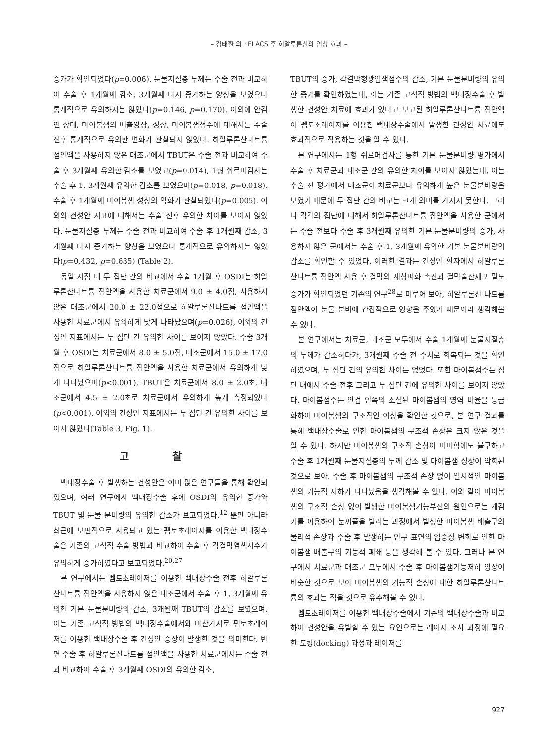– 김태환 외 : FLACS 후 히알루론산의 임상 효과 –
증가가 확인되었다(p=0.006). 눈물지질층 두께는 수술 전과 비교하여 수술 후 1개월째 감소, 3개월째 다시 증가하는 양상을 보였으나 통계적으로 유의하지는 않았다(p=0.146, p=0.170). 이외에 안검연 상태, 마이봄샘의 배출양상, 성상, 마이봄샘점수에 대해서는 수술 전후 통계적으로 유의한 변화가 관찰되지 않았다. 히알루론산나트륨 점안액을 사용하지 않은 대조군에서 TBUT은 수술 전과 비교하여 수술 후 3개월째 유의한 감소를 보였고(p=0.014), 1형 쉬르머검사는 수술 후 1, 3개월째 유의한 감소를 보였으며(p=0.018, p=0.018), 수술 후 1개월째 마이봄샘 성상의 악화가 관찰되었다(p=0.005). 이외의 건성안 지표에 대해서는 수술 전후 유의한 차이를 보이지 않았다. 눈물지질층 두께는 수술 전과 비교하여 수술 후 1개월째 감소, 3개월째 다시 증가하는 양상을 보였으나 통계적으로 유의하지는 않았다(p=0.432, p=0.635) (Table 2).
동일 시점 내 두 집단 간의 비교에서 수술 1개월 후 OSDI는 히알루론산나트륨 점안액을 사용한 치료군에서 9.0 ± 4.0점, 사용하지 않은 대조군에서 20.0 ± 22.0점으로 히알루론산나트륨 점안액을 사용한 치료군에서 유의하게 낮게 나타났으며(p=0.026), 이외의 건성안 지표에서는 두 집단 간 유의한 차이를 보이지 않았다. 수술 3개월 후 OSDI는 치료군에서 8.0 ± 5.0점, 대조군에서 15.0 ± 17.0점으로 히알루론산나트륨 점안액을 사용한 치료군에서 유의하게 낮게 나타났으며(p<0.001), TBUT은 치료군에서 8.0 ± 2.0초, 대조군에서 4.5 ± 2.0초로 치료군에서 유의하게 높게 측정되었다(p<0.001). 이외의 건성안 지표에서는 두 집단 간 유의한 차이를 보이지 않았다(Table 3, Fig. 1).
고 찰
백내장수술 후 발생하는 건성안은 이미 많은 연구들을 통해 확인되었으며, 여러 연구에서 백내장수술 후에 OSDI의 유의한 증가와 TBUT 및 눈물 분비량의 유의한 감소가 보고되었다.<sup>12</sup> 뿐만 아니라 최근에 보편적으로 사용되고 있는 펨토초레이저를 이용한 백내장수술은 기존의 고식적 수술 방법과 비교하여 수술 후 각결막염색지수가 유의하게 증가하였다고 보고되었다.<sup>20,27</sup>
본 연구에서는 펨토초레이저를 이용한 백내장수술 전후 히알루론산나트륨 점안액을 사용하지 않은 대조군에서 수술 후 1, 3개월째 유의한 기본 눈물분비량의 감소, 3개월째 TBUT의 감소를 보였으며, 이는 기존 고식적 방법의 백내장수술에서와 마찬가지로 펨토초레이저를 이용한 백내장수술 후 건성안 증상이 발생한 것을 의미한다. 반면 수술 후 히알루론산나트륨 점안액을 사용한 치료군에서는 수술 전과 비교하여 수술 후 3개월째 OSDI의 유의한 감소,
TBUT의 증가, 각결막형광염색점수의 감소, 기본 눈물분비량의 유의한 증가를 확인하였는데, 이는 기존 고식적 방법의 백내장수술 후 발생한 건성안 치료에 효과가 있다고 보고된 히알루론산나트륨 점안액이 펨토초레이저를 이용한 백내장수술에서 발생한 건성안 치료에도 효과적으로 작용하는 것을 알 수 있다.
본 연구에서는 1형 쉬르머검사를 통한 기본 눈물분비량 평가에서 수술 후 치료군과 대조군 간의 유의한 차이를 보이지 않았는데, 이는 수술 전 평가에서 대조군이 치료군보다 유의하게 높은 눈물분비량을 보였기 때문에 두 집단 간의 비교는 크게 의미를 가지지 못한다. 그러나 각각의 집단에 대해서 히알루론산나트륨 점안액을 사용한 군에서는 수술 전보다 수술 후 3개월째 유의한 기본 눈물분비량의 증가, 사용하지 않은 군에서는 수술 후 1, 3개월째 유의한 기본 눈물분비량의 감소를 확인할 수 있었다. 이러한 결과는 건성안 환자에서 히알루론산나트륨 점안액 사용 후 결막의 재상피화 촉진과 결막술잔세포 밀도 증가가 확인되었던 기존의 연구<sup>28</sup>로 미루어 보아, 히알루론산 나트륨점안액이 눈물 분비에 간접적으로 영향을 주었기 때문이라 생각해볼 수 있다.
본 연구에서는 치료군, 대조군 모두에서 수술 1개월째 눈물지질층의 두께가 감소하다가, 3개월째 수술 전 수치로 회복되는 것을 확인하였으며, 두 집단 간의 유의한 차이는 없었다. 또한 마이봄점수는 집단 내에서 수술 전후 그리고 두 집단 간에 유의한 차이를 보이지 않았다. 마이봄점수는 안검 안쪽의 소실된 마이봄샘의 영역 비율을 등급화하여 마이봄샘의 구조적인 이상을 확인한 것으로, 본 연구 결과를 통해 백내장수술로 인한 마이봄샘의 구조적 손상은 크지 않은 것을 알 수 있다. 하지만 마이봄샘의 구조적 손상이 미미함에도 불구하고 수술 후 1개월째 눈물지질층의 두께 감소 및 마이봄샘 성상이 악화된 것으로 보아, 수술 후 마이봄샘의 구조적 손상 없이 일시적인 마이봄샘의 기능적 저하가 나타났음을 생각해볼 수 있다. 이와 같이 마이봄샘의 구조적 손상 없이 발생한 마이봄샘기능부전의 원인으로는 개검기를 이용하여 눈꺼풀을 벌리는 과정에서 발생한 마이봄샘 배출구의 물리적 손상과 수술 후 발생하는 안구 표면의 염증성 변화로 인한 마이봄샘 배출구의 기능적 폐쇄 등을 생각해 볼 수 있다. 그러나 본 연구에서 치료군과 대조군 모두에서 수술 후 마이봄샘기능저하 양상이 비슷한 것으로 보아 마이봄샘의 기능적 손상에 대한 히알루론산나트륨의 효과는 적을 것으로 유추해볼 수 있다.
펨토초레이저를 이용한 백내장수술에서 기존의 백내장수술과 비교하여 건성안을 유발할 수 있는 요인으로는 레이저 조사 과정에 필요한 도킹(docking) 과정과 레이저를
927